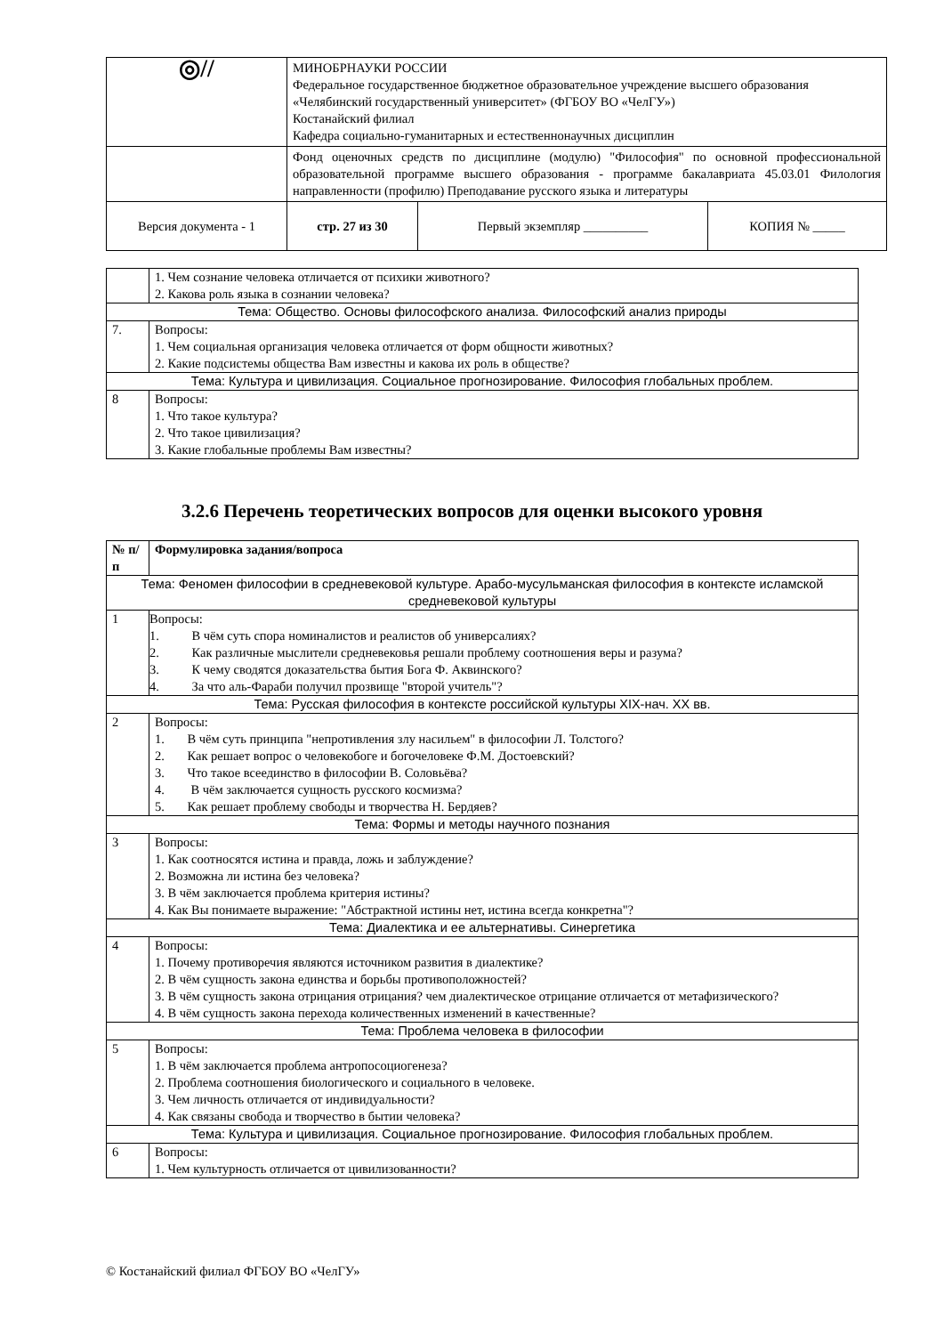| ◎// | МИНОБРНАУКИ РОССИИ Федеральное государственное бюджетное образовательное учреждение высшего образования «Челябинский государственный университет» (ФГБОУ ВО «ЧелГУ») Костанайский филиал Кафедра социально-гуманитарных и естественнонаучных дисциплин | | |
| | Фонд оценочных средств по дисциплине (модулю) "Философия" по основной профессиональной образовательной программе высшего образования - программе бакалавриата 45.03.01 Филология направленности (профилю) Преподавание русского языка и литературы | | |
| Версия документа - 1 | стр. 27 из 30 | Первый экземпляр __________ | КОПИЯ № _____ |
| | 1. Чем сознание человека отличается от психики животного? 2. Какова роль языка в сознании человека? |
| Тема: Общество. Основы философского анализа. Философский анализ природы | |
| 7. | Вопросы: 1. Чем социальная организация человека отличается от форм общности животных? 2. Какие подсистемы общества Вам известны и какова их роль в обществе? |
| Тема: Культура и цивилизация. Социальное прогнозирование. Философия глобальных проблем. | |
| 8 | Вопросы: 1. Что такое культура? 2. Что такое цивилизация? 3. Какие глобальные проблемы Вам известны? |
3.2.6 Перечень теоретических вопросов для оценки высокого уровня
| № п/п | Формулировка задания/вопроса |
| --- | --- |
| Тема: Феномен философии в средневековой культуре. Арабо-мусульманская философия в контексте исламской средневековой культуры | |
| 1 | Вопросы: 1. В чём суть спора номиналистов и реалистов об универсалиях? 2. Как различные мыслители средневековья решали проблему соотношения веры и разума? 3. К чему сводятся доказательства бытия Бога Ф. Аквинского? 4. За что аль-Фараби получил прозвище "второй учитель"? |
| Тема: Русская философия в контексте российской культуры XIX-нач. XX вв. | |
| 2 | Вопросы: 1. В чём суть принципа "непротивления злу насильем" в философии Л. Толстого? 2. Как решает вопрос о человекобоге и богочеловеке Ф.М. Достоевский? 3. Что такое всеединство в философии В. Соловьёва? 4. В чём заключается сущность русского космизма? 5. Как решает проблему свободы и творчества Н. Бердяев? |
| Тема: Формы и методы научного познания | |
| 3 | Вопросы: 1. Как соотносятся истина и правда, ложь и заблуждение? 2. Возможна ли истина без человека? 3. В чём заключается проблема критерия истины? 4. Как Вы понимаете выражение: "Абстрактной истины нет, истина всегда конкретна"? |
| Тема: Диалектика и ее альтернативы. Синергетика | |
| 4 | Вопросы: 1. Почему противоречия являются источником развития в диалектике? 2. В чём сущность закона единства и борьбы противоположностей? 3. В чём сущность закона отрицания отрицания? чем диалектическое отрицание отличается от метафизического? 4. В чём сущность закона перехода количественных изменений в качественные? |
| Тема: Проблема человека в философии | |
| 5 | Вопросы: 1. В чём заключается проблема антропосоциогенеза? 2. Проблема соотношения биологического и социального в человеке. 3. Чем личность отличается от индивидуальности? 4. Как связаны свобода и творчество в бытии человека? |
| Тема: Культура и цивилизация. Социальное прогнозирование. Философия глобальных проблем. | |
| 6 | Вопросы: 1. Чем культурность отличается от цивилизованности? |
© Костанайский филиал ФГБОУ ВО «ЧелГУ»